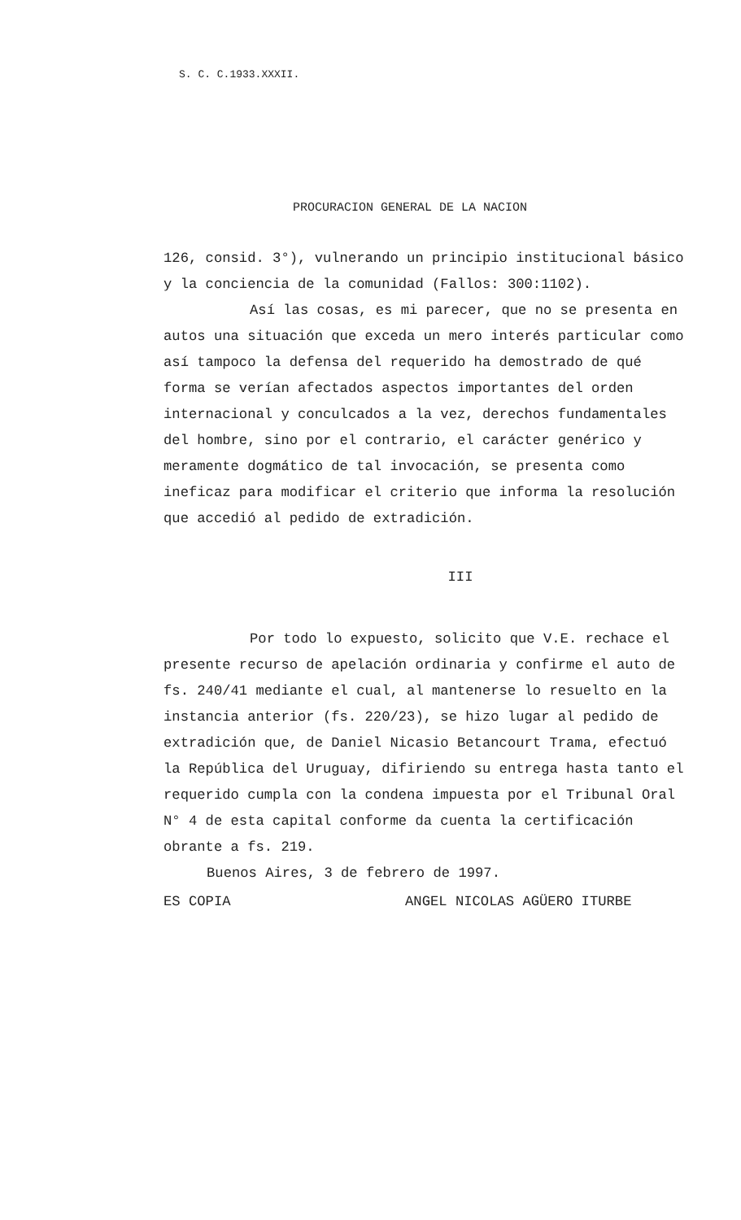S. C. C.1933.XXXII.
PROCURACION GENERAL DE LA NACION
126, consid. 3°), vulnerando un principio institucional básico y la conciencia de la comunidad (Fallos: 300:1102).
Así las cosas, es mi parecer, que no se presenta en autos una situación que exceda un mero interés particular como así tampoco la defensa del requerido ha demostrado de qué forma se verían afectados aspectos importantes del orden internacional y conculcados a la vez, derechos fundamentales del hombre, sino por el contrario, el carácter genérico y meramente dogmático de tal invocación, se presenta como ineficaz para modificar el criterio que informa la resolución que accedió al pedido de extradición.
III
Por todo lo expuesto, solicito que V.E. rechace el presente recurso de apelación ordinaria y confirme el auto de fs. 240/41 mediante el cual, al mantenerse lo resuelto en la instancia anterior (fs. 220/23), se hizo lugar al pedido de extradición que, de Daniel Nicasio Betancourt Trama, efectuó la República del Uruguay, difiriendo su entrega hasta tanto el requerido cumpla con la condena impuesta por el Tribunal Oral N° 4 de esta capital conforme da cuenta la certificación obrante a fs. 219.
Buenos Aires, 3 de febrero de 1997.
ES COPIA ANGEL NICOLAS AGÜERO ITURBE